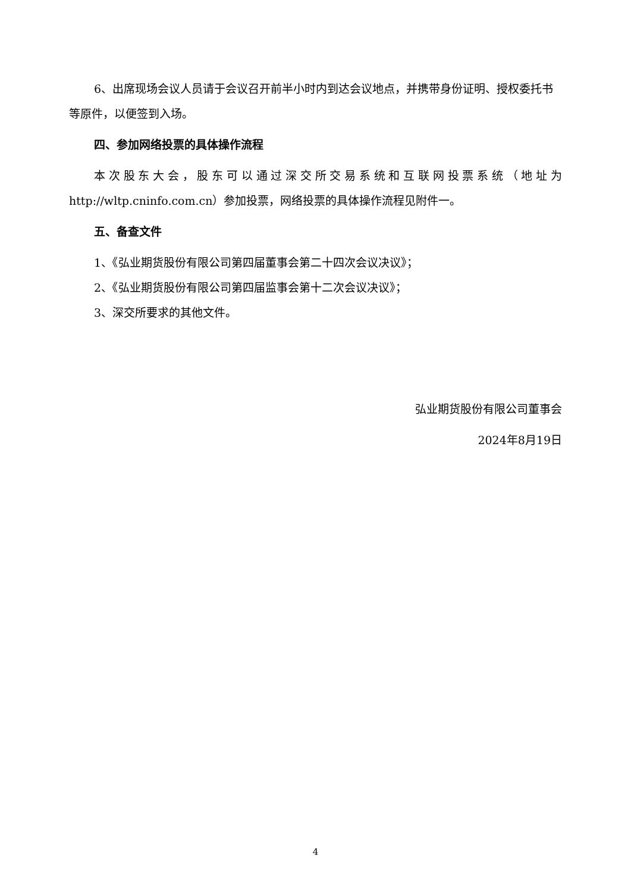6、出席现场会议人员请于会议召开前半小时内到达会议地点，并携带身份证明、授权委托书等原件，以便签到入场。
四、参加网络投票的具体操作流程
本次股东大会，股东可以通过深交所交易系统和互联网投票系统（地址为http://wltp.cninfo.com.cn）参加投票，网络投票的具体操作流程见附件一。
五、备查文件
1、《弘业期货股份有限公司第四届董事会第二十四次会议决议》；
2、《弘业期货股份有限公司第四届监事会第十二次会议决议》；
3、深交所要求的其他文件。
弘业期货股份有限公司董事会
2024年8月19日
4